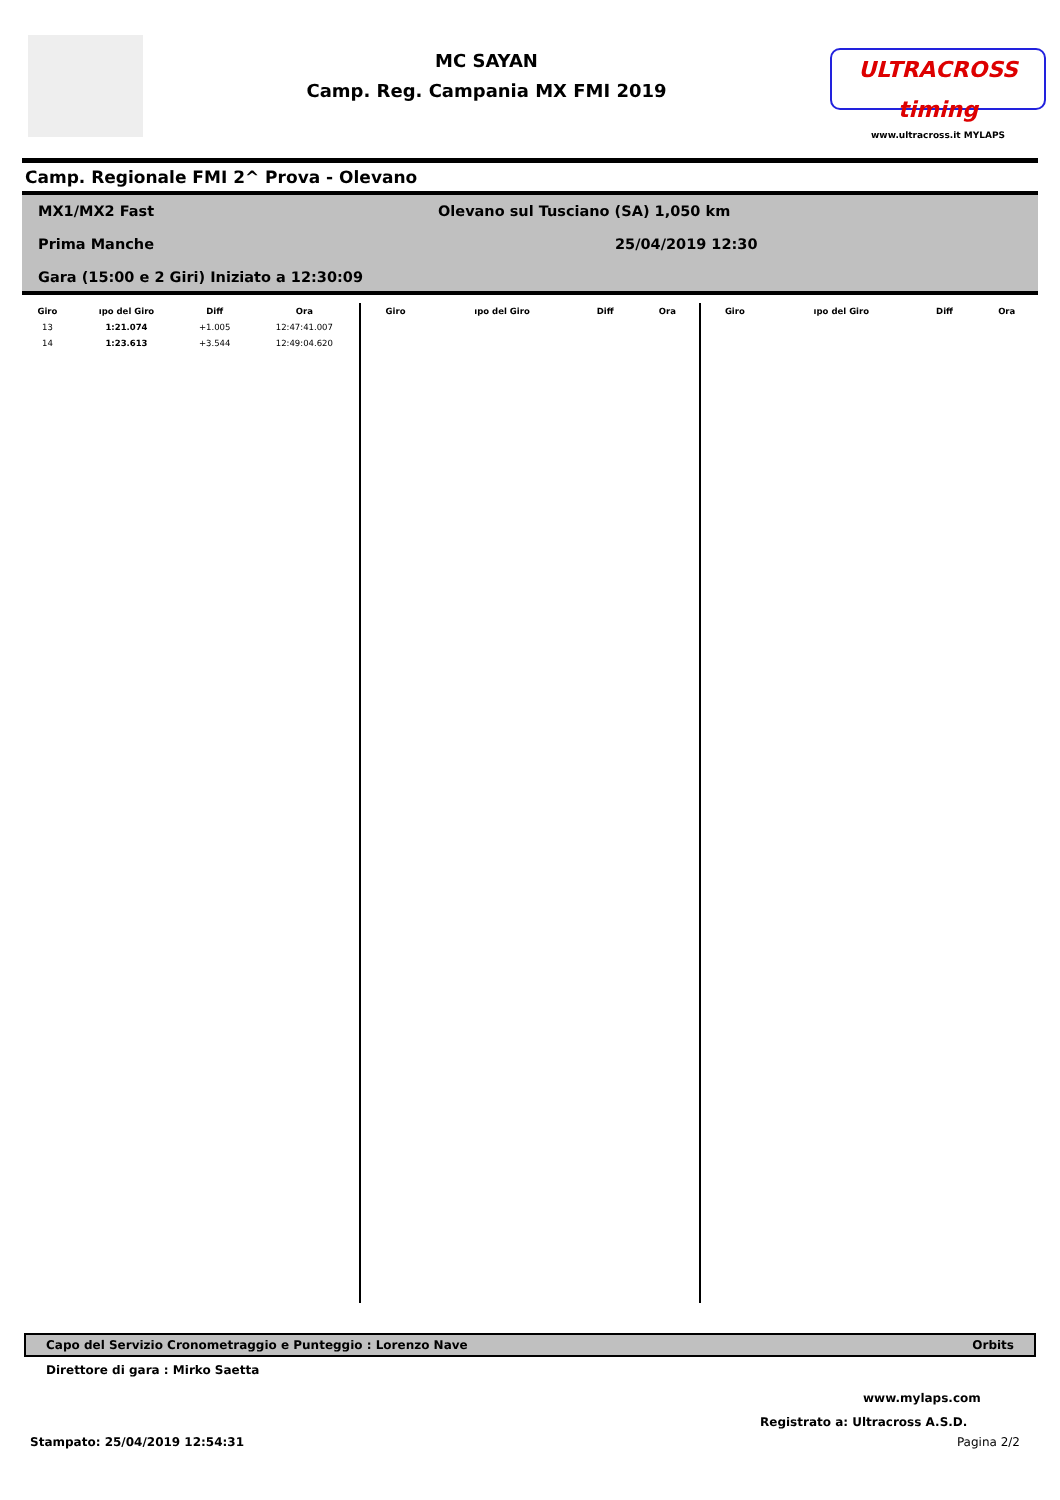MC SAYAN
Camp. Reg. Campania MX FMI 2019
ULTRACROSS timing
www.ultracross.it MYLAPS
Camp. Regionale FMI 2^ Prova - Olevano
MX1/MX2 Fast Olevano sul Tusciano (SA) 1,050 km
Prima Manche 25/04/2019 12:30
Gara (15:00 e 2 Giri) Iniziato a 12:30:09
| Giro | ıpo del Giro | Diff | Ora |
| --- | --- | --- | --- |
| 13 | 1:21.074 | +1.005 | 12:47:41.007 |
| 14 | 1:23.613 | +3.544 | 12:49:04.620 |
| Giro | ıpo del Giro | Diff | Ora |
| --- | --- | --- | --- |
| Giro | ıpo del Giro | Diff | Ora |
| --- | --- | --- | --- |
Capo del Servizio Cronometraggio e Punteggio : Lorenzo Nave Orbits
Direttore di gara : Mirko Saetta
www.mylaps.com
Registrato a: Ultracross A.S.D.
Stampato: 25/04/2019 12:54:31 Pagina 2/2